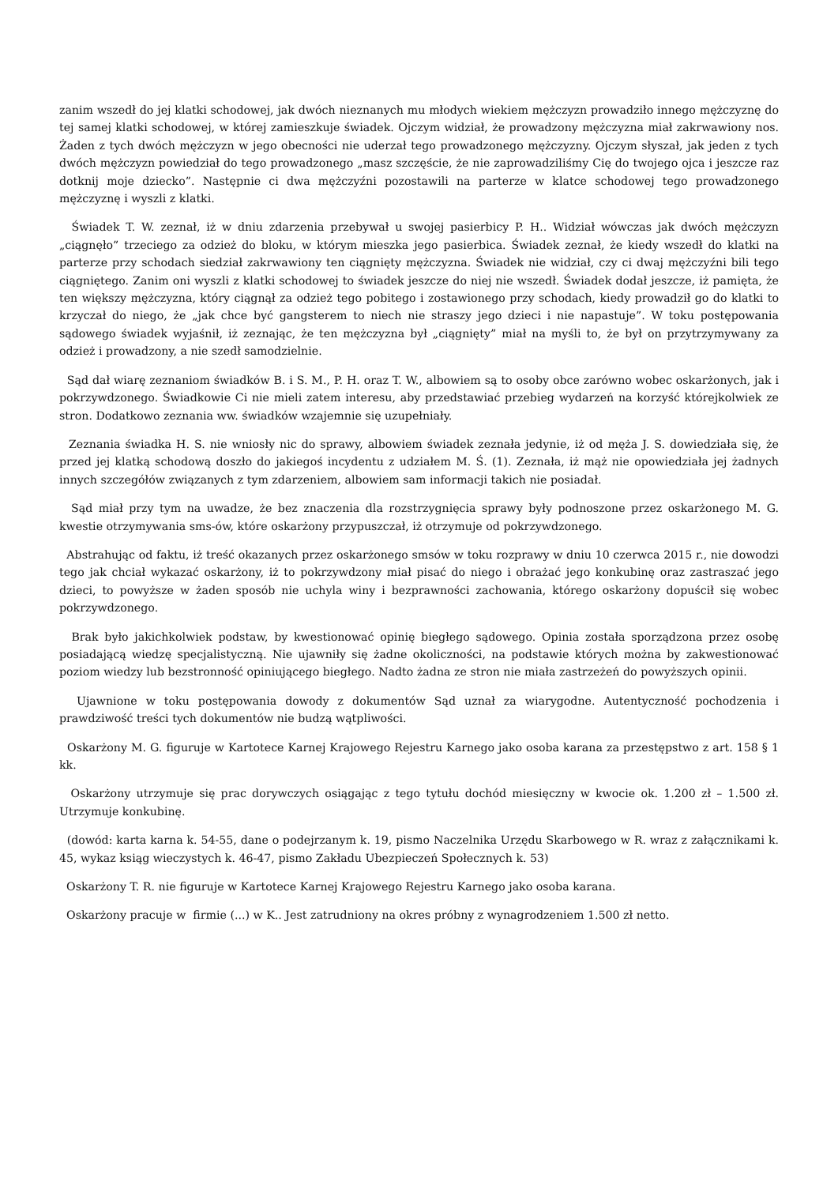zanim wszedł do jej klatki schodowej, jak dwóch nieznanych mu młodych wiekiem mężczyzn prowadziło innego mężczyznę do tej samej klatki schodowej, w której zamieszkuje świadek. Ojczym widział, że prowadzony mężczyzna miał zakrwawiony nos. Żaden z tych dwóch mężczyzn w jego obecności nie uderzał tego prowadzonego mężczyzny. Ojczym słyszał, jak jeden z tych dwóch mężczyzn powiedział do tego prowadzonego „masz szczęście, że nie zaprowadziliśmy Cię do twojego ojca i jeszcze raz dotknij moje dziecko”. Następnie ci dwa mężczyźni pozostawili na parterze w klatce schodowej tego prowadzonego mężczyznę i wyszli z klatki.
Świadek T. W. zeznał, iż w dniu zdarzenia przebywał u swojej pasierbicy P. H.. Widział wówczas jak dwóch mężczyzn „ciągnęło” trzeciego za odzież do bloku, w którym mieszka jego pasierbica. Świadek zeznał, że kiedy wszedł do klatki na parterze przy schodach siedział zakrwawiony ten ciągnięty mężczyzna. Świadek nie widział, czy ci dwaj mężczyźni bili tego ciągniętego. Zanim oni wyszli z klatki schodowej to świadek jeszcze do niej nie wszedł. Świadek dodał jeszcze, iż pamięta, że ten większy mężczyzna, który ciągnął za odzież tego pobitego i zostawionego przy schodach, kiedy prowadził go do klatki to krzyczał do niego, że „jak chce być gangsterem to niech nie straszy jego dzieci i nie napastuje”. W toku postępowania sądowego świadek wyjaśnił, iż zeznając, że ten mężczyzna był „ciągnięty” miał na myśli to, że był on przytrzymywany za odzież i prowadzony, a nie szedł samodzielnie.
Sąd dał wiarę zeznaniom świadków B. i S. M., P. H. oraz T. W., albowiem są to osoby obce zarówno wobec oskarżonych, jak i pokrzywdzonego. Świadkowie Ci nie mieli zatem interesu, aby przedstawiać przebieg wydarzeń na korzyść którejkolwiek ze stron. Dodatkowo zeznania ww. świadków wzajemnie się uzupełniały.
Zeznania świadka H. S. nie wniosły nic do sprawy, albowiem świadek zeznała jedynie, iż od męża J. S. dowiedziała się, że przed jej klatką schodową doszło do jakiegoś incydentu z udziałem M. Ś. (1). Zeznała, iż mąż nie opowiedziała jej żadnych innych szczegółów związanych z tym zdarzeniem, albowiem sam informacji takich nie posiadał.
Sąd miał przy tym na uwadze, że bez znaczenia dla rozstrzygnięcia sprawy były podnoszone przez oskarżonego M. G. kwestie otrzymywania sms-ów, które oskarżony przypuszczał, iż otrzymuje od pokrzywdzonego.
Abstrahując od faktu, iż treść okazanych przez oskarżonego smsów w toku rozprawy w dniu 10 czerwca 2015 r., nie dowodzi tego jak chciał wykazać oskarżony, iż to pokrzywdzony miał pisać do niego i obrażać jego konkubinę oraz zastraszać jego dzieci, to powyższe w żaden sposób nie uchyla winy i bezprawności zachowania, którego oskarżony dopuścił się wobec pokrzywdzonego.
Brak było jakichkolwiek podstaw, by kwestionować opinię biegłego sądowego. Opinia została sporządzona przez osobę posiadającą wiedzę specjalistyczną. Nie ujawniły się żadne okoliczności, na podstawie których można by zakwestionować poziom wiedzy lub bezstronność opiniującego biegłego. Nadto żadna ze stron nie miała zastrzeżeń do powyższych opinii.
Ujawnione w toku postępowania dowody z dokumentów Sąd uznał za wiarygodne. Autentyczność pochodzenia i prawdziwość treści tych dokumentów nie budzą wątpliwości.
Oskarżony M. G. figuruje w Kartotece Karnej Krajowego Rejestru Karnego jako osoba karana za przestępstwo z art. 158 § 1 kk.
Oskarżony utrzymuje się prac dorywczych osiągając z tego tytułu dochód miesięczny w kwocie ok. 1.200 zł – 1.500 zł. Utrzymuje konkubinę.
(dowód: karta karna k. 54-55, dane o podejrzanym k. 19, pismo Naczelnika Urzędu Skarbowego w R. wraz z załącznikami k. 45, wykaz ksiąg wieczystych k. 46-47, pismo Zakładu Ubezpieczeń Społecznych k. 53)
Oskarżony T. R. nie figuruje w Kartotece Karnej Krajowego Rejestru Karnego jako osoba karana.
Oskarżony pracuje w firmie (...) w K.. Jest zatrudniony na okres próbny z wynagrodzeniem 1.500 zł netto.